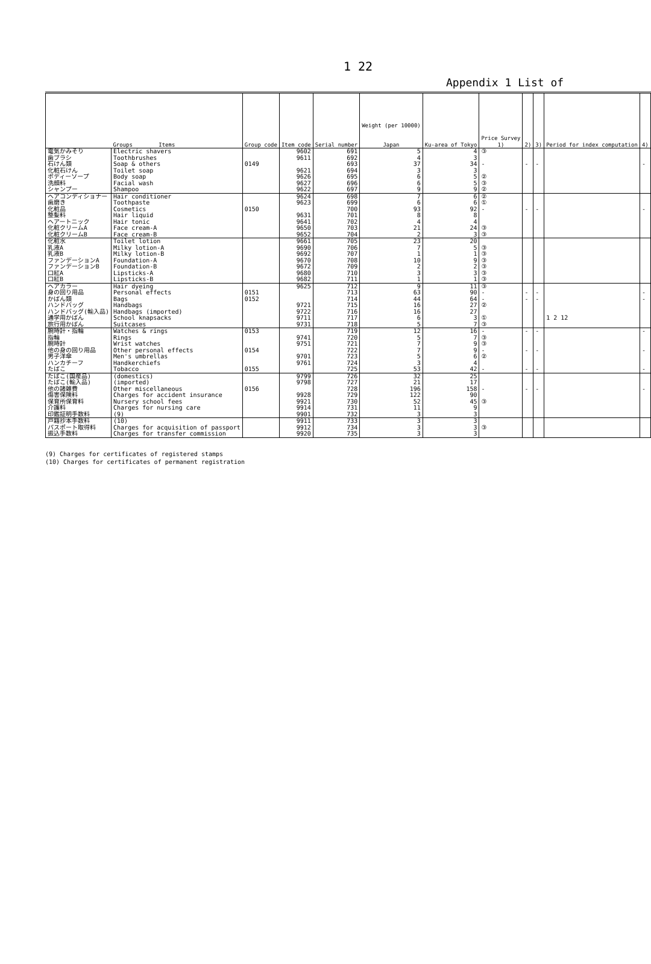1 22
Appendix 1 List of
| Groups Items | | Group code | Item code | Serial number | Weight (per 10000) Japan | Ku-area of Tokyo | Price Survey 1) | 2) | 3) | Period for index computation | 4) |
| --- | --- | --- | --- | --- | --- | --- | --- | --- | --- | --- | --- |
| 電気かみそり | Electric shavers | | 9602 | 691 | 5 | 4 | ③ | | | | |
| 歯ブラシ | Toothbrushes | | 9611 | 692 | 4 | 3 | | | | | |
| 石けん類 | Soap & others | 0149 | | 693 | 37 | 34 | - | - | - | | - |
| 化粧石けん | Toilet soap | | 9621 | 694 | 3 | 3 | | | | | |
| ボディーソープ | Body soap | | 9626 | 695 | 6 | 5 | ② | | | | |
| 洗顔料 | Facial wash | | 9627 | 696 | 6 | 5 | ③ | | | | |
| シャンプー | Shampoo | | 9622 | 697 | 9 | 9 | ② | | | | |
| ヘアコンディショナー | Hair conditioner | | 9624 | 698 | 7 | 6 | ② | | | | |
| 歯磨き | Toothpaste | | 9623 | 699 | 6 | 6 | ① | | | | |
| 化粧品 | Cosmetics | 0150 | | 700 | 93 | 92 | - | - | - | | - |
| 整髪料 | Hair liquid | | 9631 | 701 | 8 | 8 | | | | | |
| ヘアートニック | Hair tonic | | 9641 | 702 | 4 | 4 | | | | | |
| 化粧クリームA | Face cream-A | | 9650 | 703 | 21 | 24 | ③ | | | | |
| 化粧クリームB | Face cream-B | | 9652 | 704 | 2 | 3 | ③ | | | | |
| 化粧水 | Toilet lotion | | 9661 | 705 | 23 | 20 | | | | | |
| 乳液A | Milky lotion-A | | 9690 | 706 | 7 | 5 | ③ | | | | |
| 乳液B | Milky lotion-B | | 9692 | 707 | 1 | 1 | ③ | | | | |
| ファンデーションA | Foundation-A | | 9670 | 708 | 10 | 9 | ③ | | | | |
| ファンデーションB | Foundation-B | | 9672 | 709 | 2 | 2 | ③ | | | | |
| 口紅A | Lipsticks-A | | 9680 | 710 | 3 | 3 | ③ | | | | |
| 口紅B | Lipsticks-B | | 9682 | 711 | 1 | 1 | ③ | | | | |
| ヘアカラー | Hair dyeing | | 9625 | 712 | 9 | 11 | ③ | | | | |
| 身の回り用品 | Personal effects | 0151 | | 713 | 63 | 90 | - | - | - | | - |
| かばん類 | Bags | 0152 | | 714 | 44 | 64 | - | - | - | | - |
| ハンドバッグ | Handbags | | 9721 | 715 | 16 | 27 | ② | | | | |
| ハンドバッグ(輸入品) | Handbags (imported) | | 9722 | 716 | 16 | 27 | | | | | |
| 通学用かばん | School knapsacks | | 9711 | 717 | 6 | 3 | ① | | | 1 2 12 | |
| 旅行用かばん | Suitcases | | 9731 | 718 | 5 | 7 | ③ | | | | |
| 腕時計・指輪 | Watches & rings | 0153 | | 719 | 12 | 16 | - | - | - | | - |
| 指輪 | Rings | | 9741 | 720 | 5 | 7 | ③ | | | | |
| 腕時計 | Wrist watches | | 9751 | 721 | 7 | 9 | ③ | | | | |
| 他の身の回り用品 | Other personal effects | 0154 | | 722 | 7 | 9 | - | - | - | | - |
| 男子洋傘 | Men's umbrellas | | 9701 | 723 | 5 | 6 | ② | | | | |
| ハンカチーフ | Handkerchiefs | | 9761 | 724 | 3 | 4 | | | | | |
| たばこ | Tobacco | 0155 | | 725 | 53 | 42 | - | - | - | | - |
| たばこ(国産品) | (domestics) | | 9799 | 726 | 32 | 25 | | | | | |
| たばこ(輸入品) | (imported) | | 9798 | 727 | 21 | 17 | | | | | |
| 他の諸雑費 | Other miscellaneous | 0156 | | 728 | 196 | 158 | - | - | - | | - |
| 傷害保険料 | Charges for accident insurance | | 9928 | 729 | 122 | 90 | | | | | |
| 保育所保育料 | Nursery school fees | | 9921 | 730 | 52 | 45 | ③ | | | | |
| 介護料 | Charges for nursing care | | 9914 | 731 | 11 | 9 | | | | | |
| 印鑑証明手数料 | (9) | | 9901 | 732 | 3 | 3 | | | | | |
| 戸籍抄本手数料 | (10) | | 9911 | 733 | 3 | 3 | | | | | |
| パスポート取得料 | Charges for acquisition of passport | | 9912 | 734 | 3 | 3 | ③ | | | | |
| 振込手数料 | Charges for transfer commission | | 9920 | 735 | 3 | 3 | | | | | |
(9) Charges for certificates of registered stamps
(10) Charges for certificates of permanent registration